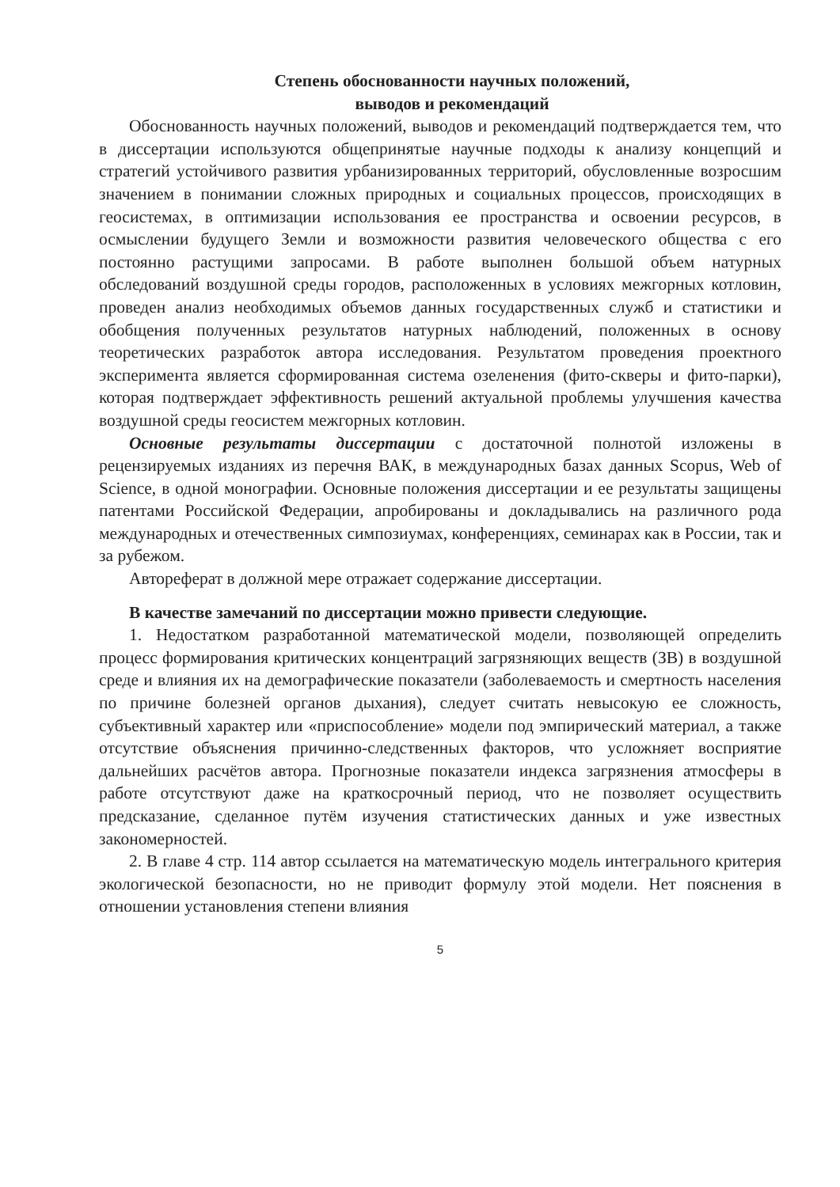Степень обоснованности научных положений,
выводов и рекомендаций
Обоснованность научных положений, выводов и рекомендаций подтверждается тем, что в диссертации используются общепринятые научные подходы к анализу концепций и стратегий устойчивого развития урбанизированных территорий, обусловленные возросшим значением в понимании сложных природных и социальных процессов, происходящих в геосистемах, в оптимизации использования ее пространства и освоении ресурсов, в осмыслении будущего Земли и возможности развития человеческого общества с его постоянно растущими запросами. В работе выполнен большой объем натурных обследований воздушной среды городов, расположенных в условиях межгорных котловин, проведен анализ необходимых объемов данных государственных служб и статистики и обобщения полученных результатов натурных наблюдений, положенных в основу теоретических разработок автора исследования. Результатом проведения проектного эксперимента является сформированная система озеленения (фито-скверы и фито-парки), которая подтверждает эффективность решений актуальной проблемы улучшения качества воздушной среды геосистем межгорных котловин.
Основные результаты диссертации с достаточной полнотой изложены в рецензируемых изданиях из перечня ВАК, в международных базах данных Scopus, Web of Science, в одной монографии. Основные положения диссертации и ее результаты защищены патентами Российской Федерации, апробированы и докладывались на различного рода международных и отечественных симпозиумах, конференциях, семинарах как в России, так и за рубежом.
Автореферат в должной мере отражает содержание диссертации.
В качестве замечаний по диссертации можно привести следующие.
1. Недостатком разработанной математической модели, позволяющей определить процесс формирования критических концентраций загрязняющих веществ (ЗВ) в воздушной среде и влияния их на демографические показатели (заболеваемость и смертность населения по причине болезней органов дыхания), следует считать невысокую ее сложность, субъективный характер или «приспособление» модели под эмпирический материал, а также отсутствие объяснения причинно-следственных факторов, что усложняет восприятие дальнейших расчётов автора. Прогнозные показатели индекса загрязнения атмосферы в работе отсутствуют даже на краткосрочный период, что не позволяет осуществить предсказание, сделанное путём изучения статистических данных и уже известных закономерностей.
2. В главе 4 стр. 114 автор ссылается на математическую модель интегрального критерия экологической безопасности, но не приводит формулу этой модели. Нет пояснения в отношении установления степени влияния
5